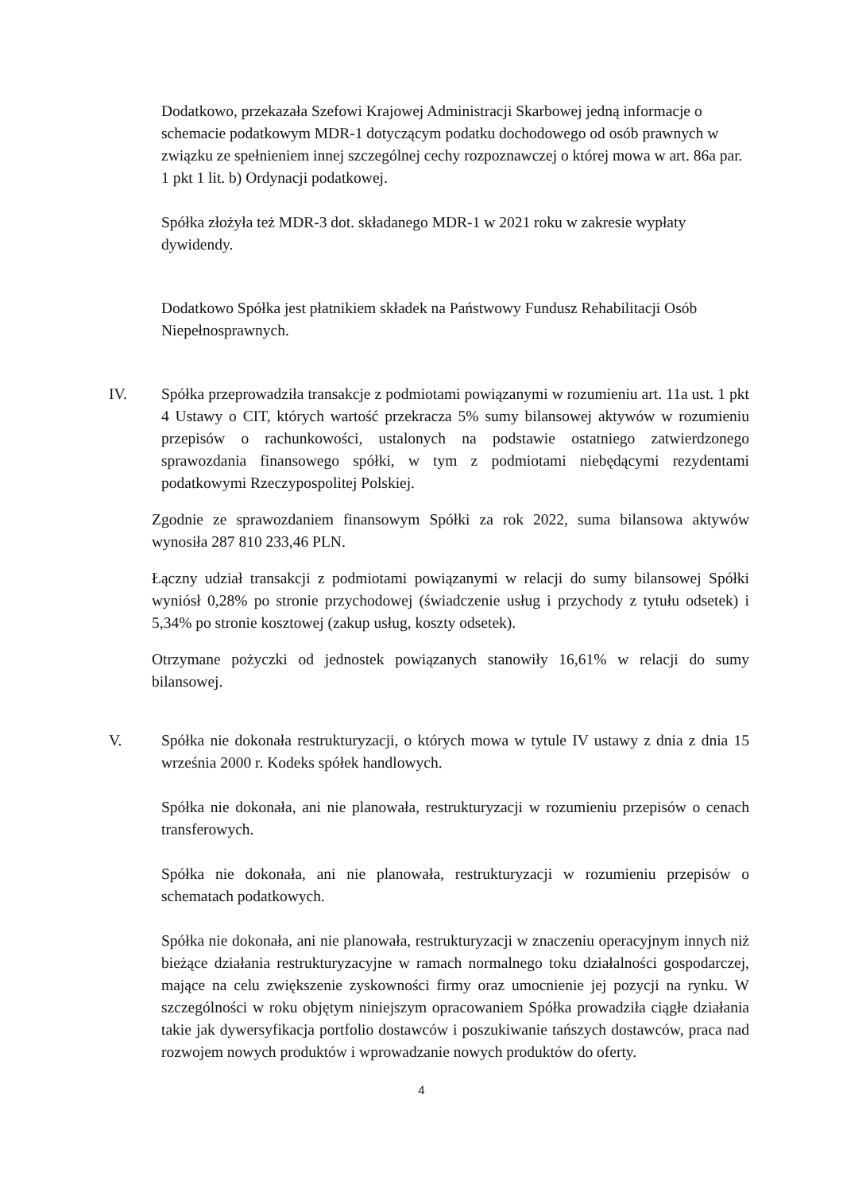Dodatkowo, przekazała Szefowi Krajowej Administracji Skarbowej jedną informacje o schemacie podatkowym MDR-1 dotyczącym podatku dochodowego od osób prawnych w związku ze spełnieniem innej szczególnej cechy rozpoznawczej o której mowa w art. 86a par. 1 pkt 1 lit. b) Ordynacji podatkowej.
Spółka złożyła też MDR-3 dot. składanego MDR-1 w 2021 roku w zakresie wypłaty dywidendy.
Dodatkowo Spółka jest płatnikiem składek na Państwowy Fundusz Rehabilitacji Osób Niepełnosprawnych.
IV. Spółka przeprowadziła transakcje z podmiotami powiązanymi w rozumieniu art. 11a ust. 1 pkt 4 Ustawy o CIT, których wartość przekracza 5% sumy bilansowej aktywów w rozumieniu przepisów o rachunkowości, ustalonych na podstawie ostatniego zatwierdzonego sprawozdania finansowego spółki, w tym z podmiotami niebędącymi rezydentami podatkowymi Rzeczypospolitej Polskiej.
Zgodnie ze sprawozdaniem finansowym Spółki za rok 2022, suma bilansowa aktywów wynosiła 287 810 233,46 PLN.
Łączny udział transakcji z podmiotami powiązanymi w relacji do sumy bilansowej Spółki wyniósł 0,28% po stronie przychodowej (świadczenie usług i przychody z tytułu odsetek) i 5,34% po stronie kosztowej (zakup usług, koszty odsetek).
Otrzymane pożyczki od jednostek powiązanych stanowiły 16,61% w relacji do sumy bilansowej.
V. Spółka nie dokonała restrukturyzacji, o których mowa w tytule IV ustawy z dnia z dnia 15 września 2000 r. Kodeks spółek handlowych.
Spółka nie dokonała, ani nie planowała, restrukturyzacji w rozumieniu przepisów o cenach transferowych.
Spółka nie dokonała, ani nie planowała, restrukturyzacji w rozumieniu przepisów o schematach podatkowych.
Spółka nie dokonała, ani nie planowała, restrukturyzacji w znaczeniu operacyjnym innych niż bieżące działania restrukturyzacyjne w ramach normalnego toku działalności gospodarczej, mające na celu zwiększenie zyskowności firmy oraz umocnienie jej pozycji na rynku. W szczególności w roku objętym niniejszym opracowaniem Spółka prowadziła ciągłe działania takie jak dywersyfikacja portfolio dostawców i poszukiwanie tańszych dostawców, praca nad rozwojem nowych produktów i wprowadzanie nowych produktów do oferty.
4